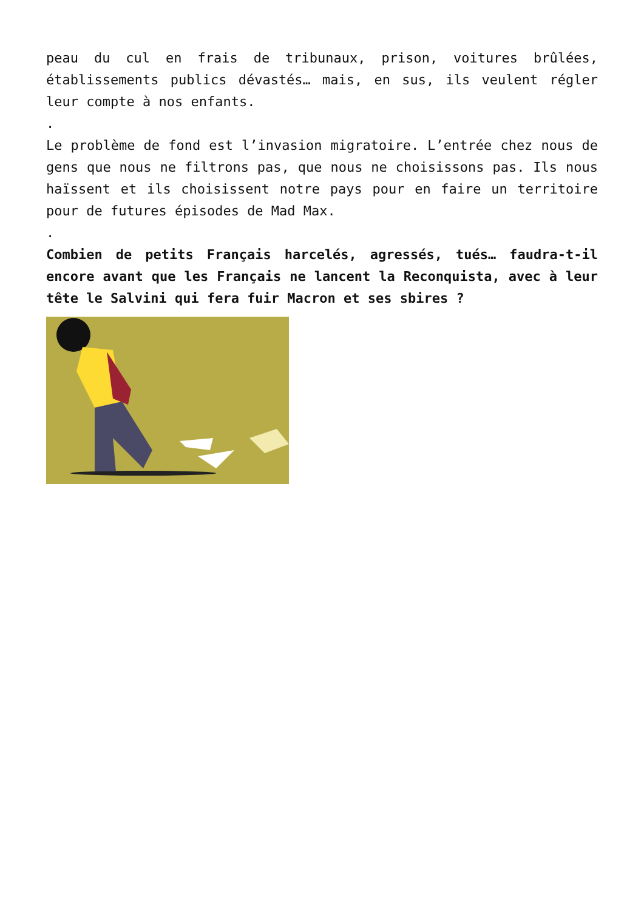peau du cul en frais de tribunaux, prison, voitures brûlées, établissements publics dévastés… mais, en sus, ils veulent régler leur compte à nos enfants.
.
Le problème de fond est l’invasion migratoire. L’entrée chez nous de gens que nous ne filtrons pas, que nous ne choisissons pas. Ils nous haïssent et ils choisissent notre pays pour en faire un territoire pour de futures épisodes de Mad Max.
.
Combien de petits Français harcelés, agressés, tués… faudra-t-il encore avant que les Français ne lancent la Reconquista, avec à leur tête le Salvini qui fera fuir Macron et ses sbires ?